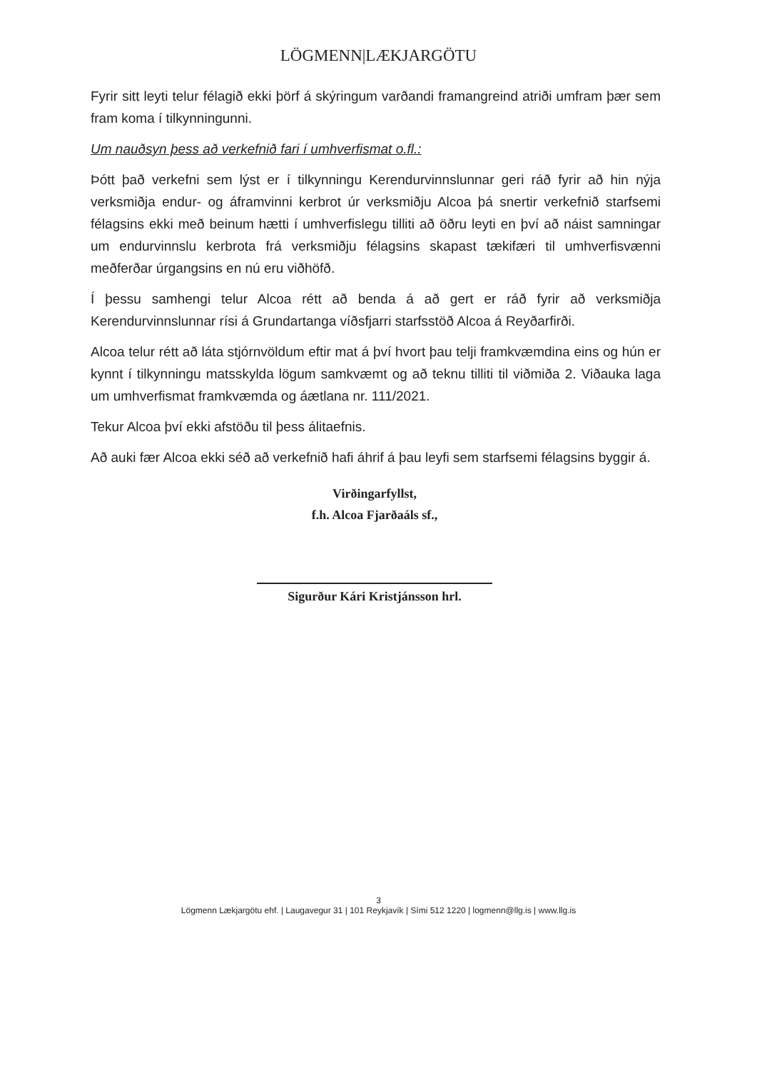LÖGMENN|LÆKJARGÖTU
Fyrir sitt leyti telur félagið ekki þörf á skýringum varðandi framangreind atriði umfram þær sem fram koma í tilkynningunni.
Um nauðsyn þess að verkefnið fari í umhverfismat o.fl.:
Þótt það verkefni sem lýst er í tilkynningu Kerendurvinnslunnar geri ráð fyrir að hin nýja verksmiðja endur- og áframvinni kerbrot úr verksmiðju Alcoa þá snertir verkefnið starfsemi félagsins ekki með beinum hætti í umhverfislegu tilliti að öðru leyti en því að náist samningar um endurvinnslu kerbrota frá verksmiðju félagsins skapast tækifæri til umhverfisvænni meðferðar úrgangsins en nú eru viðhöfð.
Í þessu samhengi telur Alcoa rétt að benda á að gert er ráð fyrir að verksmiðja Kerendurvinnslunnar rísi á Grundartanga víðsfjarri starfsstöð Alcoa á Reyðarfirði.
Alcoa telur rétt að láta stjórnvöldum eftir mat á því hvort þau telji framkvæmdina eins og hún er kynnt í tilkynningu matsskylda lögum samkvæmt og að teknu tilliti til viðmiða 2. Viðauka laga um umhverfismat framkvæmda og áætlana nr. 111/2021.
Tekur Alcoa því ekki afstöðu til þess álitaefnis.
Að auki fær Alcoa ekki séð að verkefnið hafi áhrif á þau leyfi sem starfsemi félagsins byggir á.
Virðingarfyllst,
f.h. Alcoa Fjarðaáls sf.,
Sigurður Kári Kristjánsson hrl.
3
Lögmenn Lækjargötu ehf. | Laugavegur 31 | 101 Reykjavík | Sími 512 1220 | logmenn@llg.is | www.llg.is